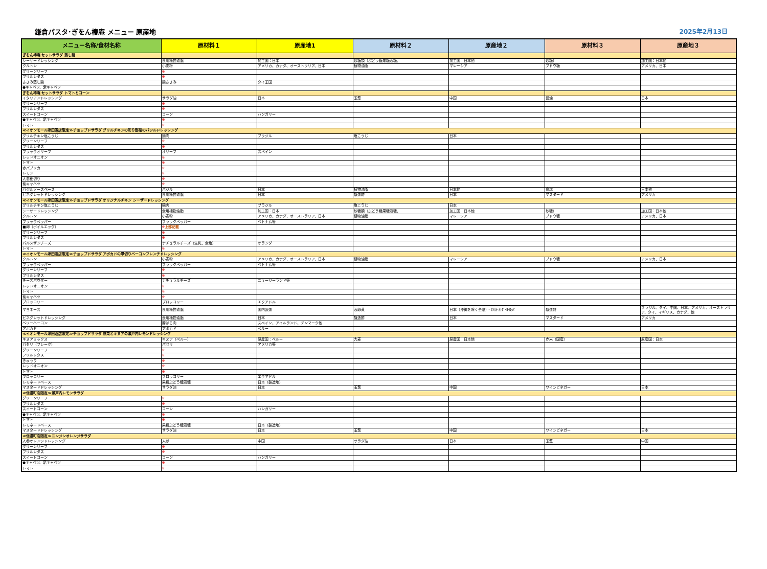鎌倉パスタ･ぎをん椿庵 メニュー 原産地 2025年2月13日
| メニュー名称/食材名称 | 原材料１ | 原産地1 | 原材料２ | 原産地２ | 原材料３ | 原産地３ |
| --- | --- | --- | --- | --- | --- | --- |
| ぎをん椿庵 セットサラダ 蒸し鶏 | | | | | | |
| シーザードレッシング | 食用植物油脂 | 加工国：日本 | 砂糖類（ぶどう糖果糖液糖、 | 加工国：日本他 | 砂糖） | 加工国：日本他 |
| クルトン | 小麦粉 | アメリカ、カナダ、オーストラリア、日本 | 植物油脂 | マレーシア | ブドウ糖 | アメリカ、日本 |
| グリーンリーフ | ※ | | | | | |
| フリルレタス | ※ | | | | | |
| ささみ蒸し鶏 | 鶏ささみ | タイ王国 | | | | |
| ●キャベツ、紫キャベツ | | | | | | |
| ぎをん椿庵 セットサラダ トマトとコーン | | | | | | |
| イタリアンドレッシング | サラダ油 | 日本 | 玉葱 | 中国 | 醤油 | 日本 |
| グリーンリーフ | ※ | | | | | |
| フリルレタス | ※ | | | | | |
| スイートコーン | コーン | ハンガリー | | | | |
| ●キャベツ、紫キャベツ | ※ | | | | | |
| トマト | ※ | | | | | |
| ≪イオンモール津田沼店限定≫チョップドサラダ グリルチキンの彩り野菜のバジルドレッシング | | | | | | |
| グリルチキン塩こうじ | 鶏肉 | ブラジル | 塩こうじ | 日本 | | |
| グリーンリーフ | ※ | | | | | |
| フリルレタス | ※ | | | | | |
| ブラックオリーブ | オリーブ | スペイン | | | | |
| レッドオニオン | ※ | | | | | |
| トマト | ※ | | | | | |
| 赤パプリカ | ※ | | | | | |
| レモン | ※ | | | | | |
| 人参細切り | ※ | | | | | |
| 紫キャベツ | ※ | | | | | |
| バジルソースベース | バジル | 日本 | 植物油脂 | 日本他 | 食塩 | 日本他 |
| ビネグレットドレッシング | 食用植物油脂 | 日本 | 醸造酢 | 日本 | マスタード | アメリカ |
| ≪イオンモール津田沼店限定≫チョップドサラダ オリジナルチキン シーザードレッシング | | | | | | |
| グリルチキン塩こうじ | 鶏肉 | ブラジル | 塩こうじ | 日本 | | |
| シーザードレッシング | 食用植物油脂 | 加工国：日本 | 砂糖類（ぶどう糖果糖液糖、 | 加工国：日本他 | 砂糖） | 加工国：日本他 |
| クルトン | 小麦粉 | アメリカ、カナダ、オーストラリア、日本 | 植物油脂 | マレーシア | ブドウ糖 | アメリカ、日本 |
| ブラックペッパー | ブラックペッパー | ベトナム等 | | | | |
| ■卵（ボイルエッグ） | ※ 上部記載 | | | | | |
| グリーンリーフ | ※ | | | | | |
| フリルレタス | ※ | | | | | |
| パルメザンチーズ | ナチュラルチーズ（生乳、食塩） | オランダ | | | | |
| トマト | ※ | | | | | |
| ≪イオンモール津田沼店限定≫チョップドサラダ アボカドの厚切りベーコンフレンチドレッシング | | | | | | |
| クルトン | 小麦粉 | アメリカ、カナダ、オーストラリア、日本 | 植物油脂 | マレーシア | ブドウ糖 | アメリカ、日本 |
| ブラックペッパー | ブラックペッパー | ベトナム等 | | | | |
| グリーンリーフ | ※ | | | | | |
| フリルレタス | ※ | | | | | |
| チーズパウダー | ナチュラルチーズ | ニュージーランド等 | | | | |
| レッドオニオン | ※ | | | | | |
| トマト | ※ | | | | | |
| 紫キャベツ | ※ | | | | | |
| ブロッコリー | ブロッコリー | エクアドル | | | | |
| マヨネーズ | 食用植物油脂 | 国内製造 | 液卵黄 | 日本（沖縄を除く全県）・ｱﾒﾘｶ･ｶﾅﾀﾞ･ﾖｰﾛｯﾊﾟ | 醸造酢 | ブラジル、タイ、中国、日本、アメリカ、オーストラリア、タイ、イギリス、カナダ、他 |
| ビネグレットドレッシング | 食用植物油脂 | 日本 | 醸造酢 | 日本 | マスタード | アメリカ |
| ベリーベーコン | 豚ばら肉 | スペイン、アイルランド、デンマーク他 | | | | |
| アボカド | アボカド | ペルー | | | | |
| ≪イオンモール津田沼店限定≫チョップドサラダ 野菜とキヌアの瀬戸内レモンドレッシング | | | | | | |
| キヌアミックス | キヌア（ペルー） | 原産国：ペルー | 大麦 | 原産国：日本他 | 赤米（国産） | 原産国：日本 |
| パセリ（フレーク） | パセリ | アメリカ等 | | | | |
| グリーンリーフ | ※ | | | | | |
| フリルレタス | ※ | | | | | |
| きゅうり | ※ | | | | | |
| レッドオニオン | ※ | | | | | |
| トマト | ※ | | | | | |
| ブロッコリー | ブロッコリー | エクアドル | | | | |
| レモネードベース | 果糖ぶどう糖液糖 | 日本（製造地） | | | | |
| マスタードドレッシング | サラダ油 | 日本 | 玉葱 | 中国 | ワインビネガー | 日本 |
| ≪信濃町店限定≫瀬戸内レモンサラダ | | | | | | |
| グリーンリーフ | ※ | | | | | |
| フリルレタス | ※ | | | | | |
| スイートコーン | コーン | ハンガリー | | | | |
| ●キャベツ、紫キャベツ | ※ | | | | | |
| トマト | ※ | | | | | |
| レモネードベース | 果糖ぶどう糖液糖 | 日本（製造地） | | | | |
| マスタードドレッシング | サラダ油 | 日本 | 玉葱 | 中国 | ワインビネガー | 日本 |
| ≪信濃町店限定≫ニンジンオレンジサラダ | | | | | | |
| 人参オレンジドレッシング | 人参 | 中国 | サラダ油 | 日本 | 玉葱 | 中国 |
| グリーンリーフ | ※ | | | | | |
| フリルレタス | ※ | | | | | |
| スイートコーン | コーン | ハンガリー | | | | |
| ●キャベツ、紫キャベツ | ※ | | | | | |
| トマト | ※ | | | | | |